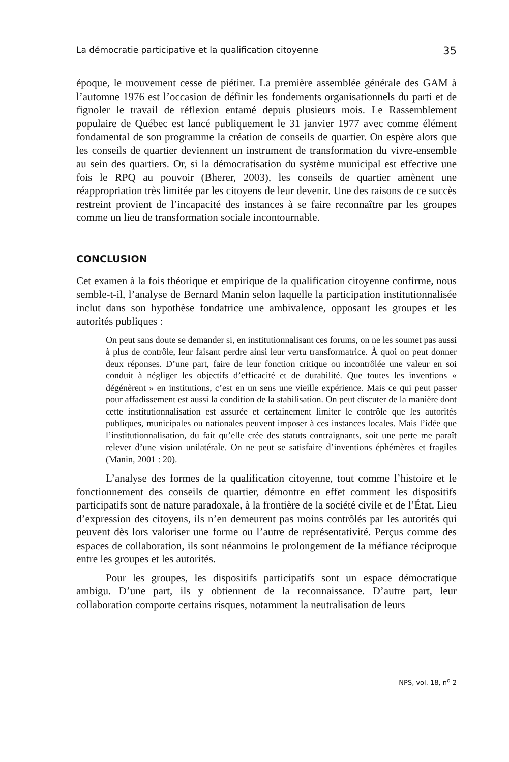La démocratie participative et la qualification citoyenne 35
époque, le mouvement cesse de piétiner. La première assemblée générale des GAM à l’automne 1976 est l’occasion de définir les fondements organisationnels du parti et de fignoler le travail de réflexion entamé depuis plusieurs mois. Le Rassemblement populaire de Québec est lancé publiquement le 31 janvier 1977 avec comme élément fondamental de son programme la création de conseils de quartier. On espère alors que les conseils de quartier deviennent un instrument de transformation du vivre-ensemble au sein des quartiers. Or, si la démocratisation du système municipal est effective une fois le RPQ au pouvoir (Bherer, 2003), les conseils de quartier amènent une réappropriation très limitée par les citoyens de leur devenir. Une des raisons de ce succès restreint provient de l’incapacité des instances à se faire reconnaître par les groupes comme un lieu de transformation sociale incontournable.
CONCLUSION
Cet examen à la fois théorique et empirique de la qualification citoyenne confirme, nous semble-t-il, l’analyse de Bernard Manin selon laquelle la participation institutionnalisée inclut dans son hypothèse fondatrice une ambivalence, opposant les groupes et les autorités publiques :
On peut sans doute se demander si, en institutionnalisant ces forums, on ne les soumet pas aussi à plus de contrôle, leur faisant perdre ainsi leur vertu transformatrice. À quoi on peut donner deux réponses. D’une part, faire de leur fonction critique ou incontrôlée une valeur en soi conduit à négliger les objectifs d’efficacité et de durabilité. Que toutes les inventions « dégénèrent » en institutions, c’est en un sens une vieille expérience. Mais ce qui peut passer pour affadissement est aussi la condition de la stabilisation. On peut discuter de la manière dont cette institutionnalisation est assurée et certainement limiter le contrôle que les autorités publiques, municipales ou nationales peuvent imposer à ces instances locales. Mais l’idée que l’institutionnalisation, du fait qu’elle crée des statuts contraignants, soit une perte me paraît relever d’une vision unilatérale. On ne peut se satisfaire d’inventions éphémères et fragiles (Manin, 2001 : 20).
L’analyse des formes de la qualification citoyenne, tout comme l’histoire et le fonctionnement des conseils de quartier, démontre en effet comment les dispositifs participatifs sont de nature paradoxale, à la frontière de la société civile et de l’État. Lieu d’expression des citoyens, ils n’en demeurent pas moins contrôlés par les autorités qui peuvent dès lors valoriser une forme ou l’autre de représentativité. Perçus comme des espaces de collaboration, ils sont néanmoins le prolongement de la méfiance réciproque entre les groupes et les autorités.
Pour les groupes, les dispositifs participatifs sont un espace démocratique ambigu. D’une part, ils y obtiennent de la reconnaissance. D’autre part, leur collaboration comporte certains risques, notamment la neutralisation de leurs
NPS, vol. 18, n<sup>o</sup> 2